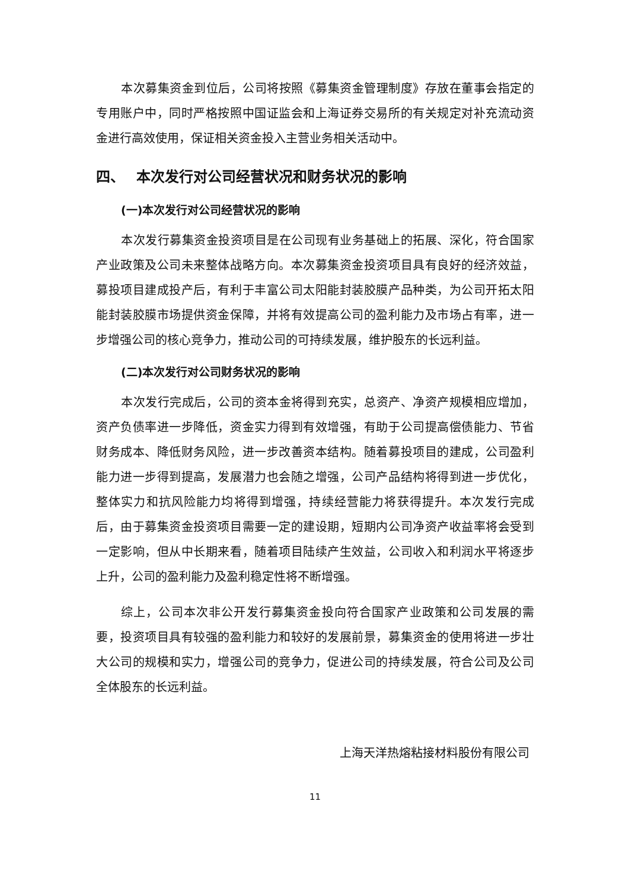本次募集资金到位后，公司将按照《募集资金管理制度》存放在董事会指定的专用账户中，同时严格按照中国证监会和上海证券交易所的有关规定对补充流动资金进行高效使用，保证相关资金投入主营业务相关活动中。
四、　 本次发行对公司经营状况和财务状况的影响
(一)本次发行对公司经营状况的影响
本次发行募集资金投资项目是在公司现有业务基础上的拓展、深化，符合国家产业政策及公司未来整体战略方向。本次募集资金投资项目具有良好的经济效益，募投项目建成投产后，有利于丰富公司太阳能封装胶膜产品种类，为公司开拓太阳能封装胶膜市场提供资金保障，并将有效提高公司的盈利能力及市场占有率，进一步增强公司的核心竞争力，推动公司的可持续发展，维护股东的长远利益。
(二)本次发行对公司财务状况的影响
本次发行完成后，公司的资本金将得到充实，总资产、净资产规模相应增加，资产负债率进一步降低，资金实力得到有效增强，有助于公司提高偿债能力、节省财务成本、降低财务风险，进一步改善资本结构。随着募投项目的建成，公司盈利能力进一步得到提高，发展潜力也会随之增强，公司产品结构将得到进一步优化，整体实力和抗风险能力均将得到增强，持续经营能力将获得提升。本次发行完成后，由于募集资金投资项目需要一定的建设期，短期内公司净资产收益率将会受到一定影响，但从中长期来看，随着项目陆续产生效益，公司收入和利润水平将逐步上升，公司的盈利能力及盈利稳定性将不断增强。
综上，公司本次非公开发行募集资金投向符合国家产业政策和公司发展的需要，投资项目具有较强的盈利能力和较好的发展前景，募集资金的使用将进一步壮大公司的规模和实力，增强公司的竞争力，促进公司的持续发展，符合公司及公司全体股东的长远利益。
上海天洋热熔粘接材料股份有限公司
11